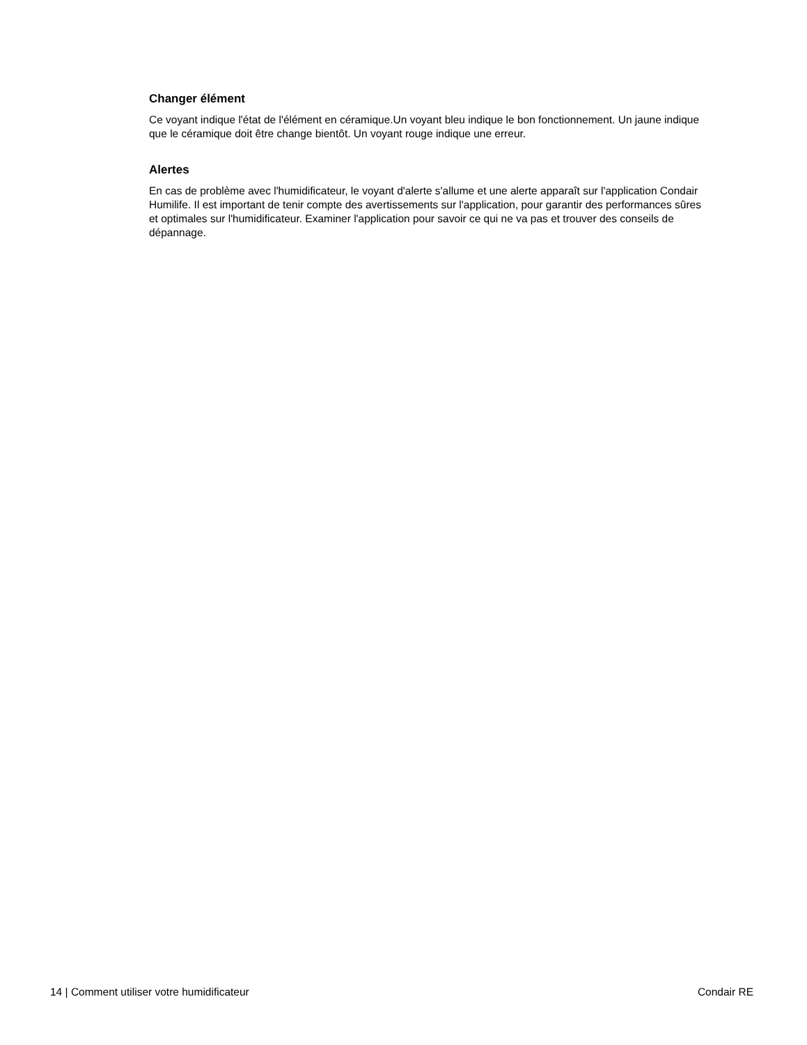Changer élément
Ce voyant indique l'état de l'élément en céramique.Un voyant bleu indique le bon fonctionnement. Un jaune indique que le céramique doit être change bientôt. Un voyant rouge indique une erreur.
Alertes
En cas de problème avec l'humidificateur, le voyant d'alerte s'allume et une alerte apparaît sur l'application Condair Humilife. Il est important de tenir compte des avertissements sur l'application, pour garantir des performances sûres et optimales sur l'humidificateur. Examiner l'application pour savoir ce qui ne va pas et trouver des conseils de dépannage.
14 | Comment utiliser votre humidificateur Condair RE